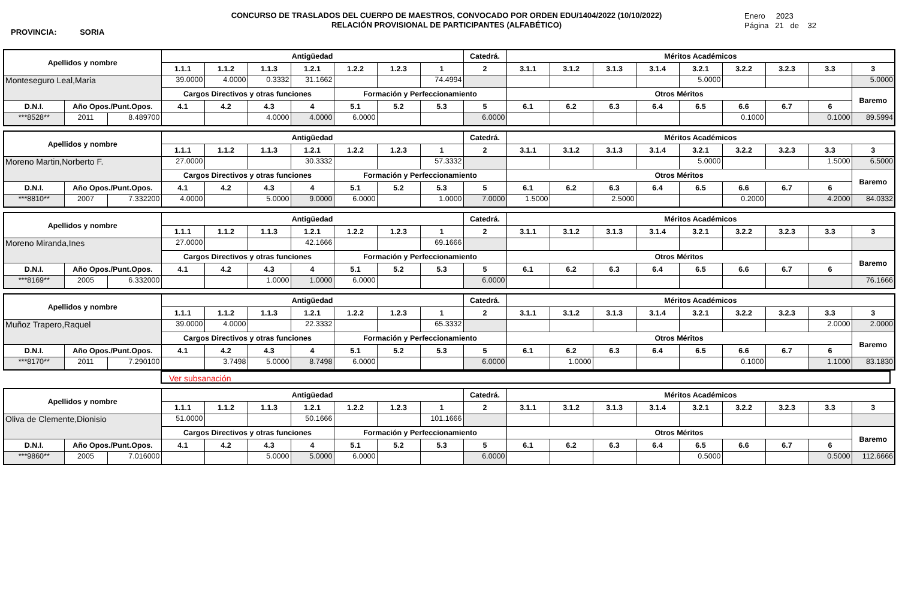PROVINCIA: SORIA
CONCURSO DE TRASLADOS DEL CUERPO DE MAESTROS, CONVOCADO POR ORDEN EDU/1404/2022 (10/10/2022)
RELACIÓN PROVISIONAL DE PARTICIPANTES (ALFABÉTICO)
Enero 2023
Página 21 de 32
| Apellidos y nombre | | | Antigüedad | | | | | | | Catedrá. | Méritos Académicos | | | | | | | | |
| --- | --- | --- | --- | --- | --- | --- | --- | --- | --- | --- | --- | --- | --- | --- | --- | --- | --- | --- | --- |
| | | | 1.1.1 | 1.1.2 | 1.1.3 | 1.2.1 | 1.2.2 | 1.2.3 | 1 | 2 | 3.1.1 | 3.1.2 | 3.1.3 | 3.1.4 | 3.2.1 | 3.2.2 | 3.2.3 | 3.3 | 3 |
| Monteseguro Leal,Maria | | | 39.0000 | 4.0000 | 0.3332 | 31.1662 | | | 74.4994 | | | | | | 5.0000 | | | | 5.0000 |
| | | | Cargos Directivos y otras funciones | | | | Formación y Perfeccionamiento | | | | Otros Méritos | | | | | | | | Baremo |
| D.N.I. | Año Opos./Punt.Opos. | | 4.1 | 4.2 | 4.3 | 4 | 5.1 | 5.2 | 5.3 | 5 | 6.1 | 6.2 | 6.3 | 6.4 | 6.5 | 6.6 | 6.7 | 6 | |
| ***8528** | 2011 | 8.489700 | | | 4.0000 | 4.0000 | 6.0000 | | | 6.0000 | | | | | | 0.1000 | | 0.1000 | 89.5994 |
| Apellidos y nombre | | | Antigüedad | | | | | | | Catedrá. | Méritos Académicos | | | | | | | | |
| --- | --- | --- | --- | --- | --- | --- | --- | --- | --- | --- | --- | --- | --- | --- | --- | --- | --- | --- | --- |
| | | | 1.1.1 | 1.1.2 | 1.1.3 | 1.2.1 | 1.2.2 | 1.2.3 | 1 | 2 | 3.1.1 | 3.1.2 | 3.1.3 | 3.1.4 | 3.2.1 | 3.2.2 | 3.2.3 | 3.3 | 3 |
| Moreno Martin,Norberto F. | | | 27.0000 | | | 30.3332 | | | 57.3332 | | | | | | 5.0000 | | | 1.5000 | 6.5000 |
| | | | Cargos Directivos y otras funciones | | | | Formación y Perfeccionamiento | | | | Otros Méritos | | | | | | | | Baremo |
| D.N.I. | Año Opos./Punt.Opos. | | 4.1 | 4.2 | 4.3 | 4 | 5.1 | 5.2 | 5.3 | 5 | 6.1 | 6.2 | 6.3 | 6.4 | 6.5 | 6.6 | 6.7 | 6 | |
| ***8810** | 2007 | 7.332200 | 4.0000 | | 5.0000 | 9.0000 | 6.0000 | | 1.0000 | 7.0000 | 1.5000 | | 2.5000 | | | 0.2000 | | 4.2000 | 84.0332 |
| Apellidos y nombre | | | Antigüedad | | | | | | | Catedrá. | Méritos Académicos | | | | | | | | |
| --- | --- | --- | --- | --- | --- | --- | --- | --- | --- | --- | --- | --- | --- | --- | --- | --- | --- | --- | --- |
| | | | 1.1.1 | 1.1.2 | 1.1.3 | 1.2.1 | 1.2.2 | 1.2.3 | 1 | 2 | 3.1.1 | 3.1.2 | 3.1.3 | 3.1.4 | 3.2.1 | 3.2.2 | 3.2.3 | 3.3 | 3 |
| Moreno Miranda,Ines | | | 27.0000 | | | 42.1666 | | | 69.1666 | | | | | | | | | | |
| | | | Cargos Directivos y otras funciones | | | | Formación y Perfeccionamiento | | | | Otros Méritos | | | | | | | | Baremo |
| D.N.I. | Año Opos./Punt.Opos. | | 4.1 | 4.2 | 4.3 | 4 | 5.1 | 5.2 | 5.3 | 5 | 6.1 | 6.2 | 6.3 | 6.4 | 6.5 | 6.6 | 6.7 | 6 | |
| ***8169** | 2005 | 6.332000 | | | 1.0000 | 1.0000 | 6.0000 | | | 6.0000 | | | | | | | | | 76.1666 |
| Apellidos y nombre | | | Antigüedad | | | | | | | Catedrá. | Méritos Académicos | | | | | | | | |
| --- | --- | --- | --- | --- | --- | --- | --- | --- | --- | --- | --- | --- | --- | --- | --- | --- | --- | --- | --- |
| | | | 1.1.1 | 1.1.2 | 1.1.3 | 1.2.1 | 1.2.2 | 1.2.3 | 1 | 2 | 3.1.1 | 3.1.2 | 3.1.3 | 3.1.4 | 3.2.1 | 3.2.2 | 3.2.3 | 3.3 | 3 |
| Muñoz Trapero,Raquel | | | 39.0000 | 4.0000 | | 22.3332 | | | 65.3332 | | | | | | | | | 2.0000 | 2.0000 |
| | | | Cargos Directivos y otras funciones | | | | Formación y Perfeccionamiento | | | | Otros Méritos | | | | | | | | Baremo |
| D.N.I. | Año Opos./Punt.Opos. | | 4.1 | 4.2 | 4.3 | 4 | 5.1 | 5.2 | 5.3 | 5 | 6.1 | 6.2 | 6.3 | 6.4 | 6.5 | 6.6 | 6.7 | 6 | |
| ***8170** | 2011 | 7.290100 | | 3.7498 | 5.0000 | 8.7498 | 6.0000 | | | 6.0000 | | 1.0000 | | | | 0.1000 | | 1.1000 | 83.1830 |
Ver subsanación
| Apellidos y nombre | | | Antigüedad | | | | | | | Catedrá. | Méritos Académicos | | | | | | | | |
| --- | --- | --- | --- | --- | --- | --- | --- | --- | --- | --- | --- | --- | --- | --- | --- | --- | --- | --- | --- |
| | | | 1.1.1 | 1.1.2 | 1.1.3 | 1.2.1 | 1.2.2 | 1.2.3 | 1 | 2 | 3.1.1 | 3.1.2 | 3.1.3 | 3.1.4 | 3.2.1 | 3.2.2 | 3.2.3 | 3.3 | 3 |
| Oliva de Clemente,Dionisio | | | 51.0000 | | | 50.1666 | | | 101.1666 | | | | | | | | | | |
| | | | Cargos Directivos y otras funciones | | | | Formación y Perfeccionamiento | | | | Otros Méritos | | | | | | | | Baremo |
| D.N.I. | Año Opos./Punt.Opos. | | 4.1 | 4.2 | 4.3 | 4 | 5.1 | 5.2 | 5.3 | 5 | 6.1 | 6.2 | 6.3 | 6.4 | 6.5 | 6.6 | 6.7 | 6 | |
| ***9860** | 2005 | 7.016000 | | | 5.0000 | 5.0000 | 6.0000 | | | 6.0000 | | | | | 0.5000 | | | 0.5000 | 112.6666 |